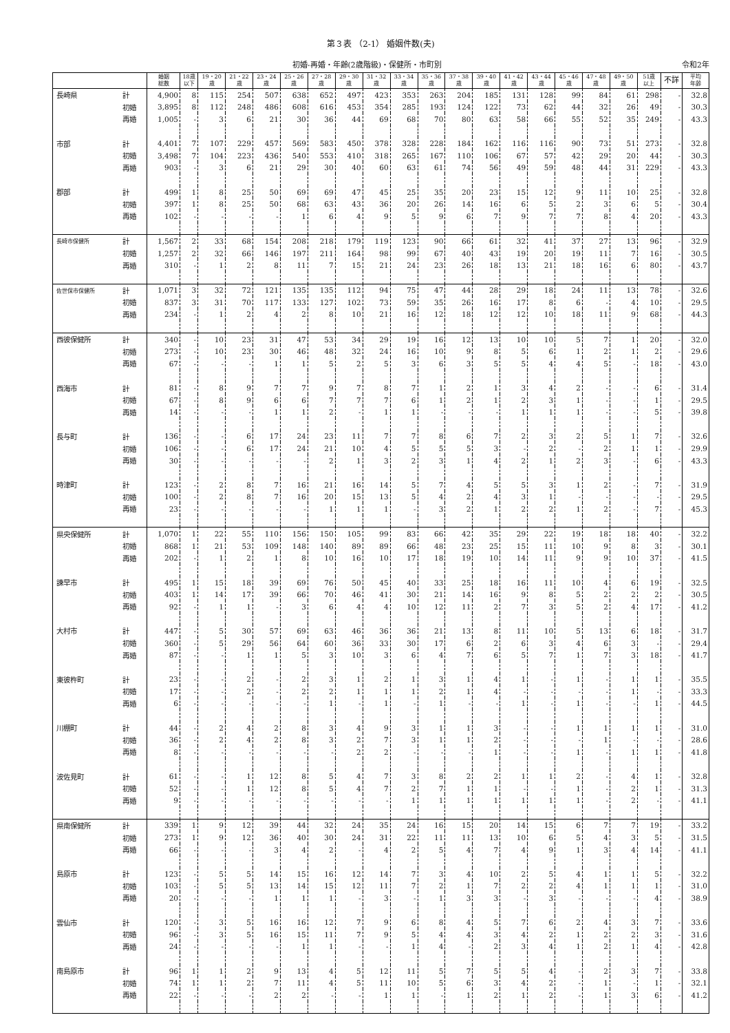第３表 （2-1） 婚姻件数(夫)
初婚-再婚・年齢(2歳階級)・保健所・市町別
令和2年
| | | 婚姻 総数 | 18歳 以下 | 19・20 歳 | 21・22 歳 | 23・24 歳 | 25・26 歳 | 27・28 歳 | 29・30 歳 | 31・32 歳 | 33・34 歳 | 35・36 歳 | 37・38 歳 | 39・40 歳 | 41・42 歳 | 43・44 歳 | 45・46 歳 | 47・48 歳 | 49・50 歳 | 51歳 以上 | 不詳 | 平均 年齢 |
| --- | --- | --- | --- | --- | --- | --- | --- | --- | --- | --- | --- | --- | --- | --- | --- | --- | --- | --- | --- | --- | --- | --- |
| 長崎県 | 計 | 4,900 | 8 | 115 | 254 | 507 | 638 | 652 | 497 | 423 | 353 | 263 | 204 | 185 | 131 | 128 | 99 | 84 | 61 | 298 | - | 32.8 |
| | 初婚 | 3,895 | 8 | 112 | 248 | 486 | 608 | 616 | 453 | 354 | 285 | 193 | 124 | 122 | 73 | 62 | 44 | 32 | 26 | 49 | - | 30.3 |
| | 再婚 | 1,005 | - | 3 | 6 | 21 | 30 | 36 | 44 | 69 | 68 | 70 | 80 | 63 | 58 | 66 | 55 | 52 | 35 | 249 | - | 43.3 |
| 市部 | 計 | 4,401 | 7 | 107 | 229 | 457 | 569 | 583 | 450 | 378 | 328 | 228 | 184 | 162 | 116 | 116 | 90 | 73 | 51 | 273 | - | 32.8 |
| | 初婚 | 3,498 | 7 | 104 | 223 | 436 | 540 | 553 | 410 | 318 | 265 | 167 | 110 | 106 | 67 | 57 | 42 | 29 | 20 | 44 | - | 30.3 |
| | 再婚 | 903 | - | 3 | 6 | 21 | 29 | 30 | 40 | 60 | 63 | 61 | 74 | 56 | 49 | 59 | 48 | 44 | 31 | 229 | - | 43.3 |
| 郡部 | 計 | 499 | 1 | 8 | 25 | 50 | 69 | 69 | 47 | 45 | 25 | 35 | 20 | 23 | 15 | 12 | 9 | 11 | 10 | 25 | - | 32.8 |
| | 初婚 | 397 | 1 | 8 | 25 | 50 | 68 | 63 | 43 | 36 | 20 | 26 | 14 | 16 | 6 | 5 | 2 | 3 | 6 | 5 | - | 30.4 |
| | 再婚 | 102 | - | - | - | - | 1 | 6 | 4 | 9 | 5 | 9 | 6 | 7 | 9 | 7 | 7 | 8 | 4 | 20 | - | 43.3 |
| 長崎市保健所 | 計 | 1,567 | 2 | 33 | 68 | 154 | 208 | 218 | 179 | 119 | 123 | 90 | 66 | 61 | 32 | 41 | 37 | 27 | 13 | 96 | - | 32.9 |
| | 初婚 | 1,257 | 2 | 32 | 66 | 146 | 197 | 211 | 164 | 98 | 99 | 67 | 40 | 43 | 19 | 20 | 19 | 11 | 7 | 16 | - | 30.5 |
| | 再婚 | 310 | - | 1 | 2 | 8 | 11 | 7 | 15 | 21 | 24 | 23 | 26 | 18 | 13 | 21 | 18 | 16 | 6 | 80 | - | 43.7 |
| 佐世保市保健所 | 計 | 1,071 | 3 | 32 | 72 | 121 | 135 | 135 | 112 | 94 | 75 | 47 | 44 | 28 | 29 | 18 | 24 | 11 | 13 | 78 | - | 32.6 |
| | 初婚 | 837 | 3 | 31 | 70 | 117 | 133 | 127 | 102 | 73 | 59 | 35 | 26 | 16 | 17 | 8 | 6 | - | 4 | 10 | - | 29.5 |
| | 再婚 | 234 | - | 1 | 2 | 4 | 2 | 8 | 10 | 21 | 16 | 12 | 18 | 12 | 12 | 10 | 18 | 11 | 9 | 68 | - | 44.3 |
| 西彼保健所 | 計 | 340 | - | 10 | 23 | 31 | 47 | 53 | 34 | 29 | 19 | 16 | 12 | 13 | 10 | 10 | 5 | 7 | 1 | 20 | - | 32.0 |
| | 初婚 | 273 | - | 10 | 23 | 30 | 46 | 48 | 32 | 24 | 16 | 10 | 9 | 8 | 5 | 6 | 1 | 2 | 1 | 2 | - | 29.6 |
| | 再婚 | 67 | - | - | - | 1 | 1 | 5 | 2 | 5 | 3 | 6 | 3 | 5 | 5 | 4 | 4 | 5 | - | 18 | - | 43.0 |
| 西海市 | 計 | 81 | - | 8 | 9 | 7 | 7 | 9 | 7 | 8 | 7 | 1 | 2 | 1 | 3 | 4 | 2 | - | - | 6 | - | 31.4 |
| | 初婚 | 67 | - | 8 | 9 | 6 | 6 | 7 | 7 | 7 | 6 | 1 | 2 | 1 | 2 | 3 | 1 | - | - | 1 | - | 29.5 |
| | 再婚 | 14 | - | - | - | 1 | 1 | 2 | - | 1 | 1 | - | - | - | 1 | 1 | 1 | - | - | 5 | - | 39.8 |
| 長与町 | 計 | 136 | - | - | 6 | 17 | 24 | 23 | 11 | 7 | 7 | 8 | 6 | 7 | 2 | 3 | 2 | 5 | 1 | 7 | - | 32.6 |
| | 初婚 | 106 | - | - | 6 | 17 | 24 | 21 | 10 | 4 | 5 | 5 | 5 | 3 | - | 2 | - | 2 | 1 | 1 | - | 29.9 |
| | 再婚 | 30 | - | - | - | - | - | 2 | 1 | 3 | 2 | 3 | 1 | 4 | 2 | 1 | 2 | 3 | - | 6 | - | 43.3 |
| 時津町 | 計 | 123 | - | 2 | 8 | 7 | 16 | 21 | 16 | 14 | 5 | 7 | 4 | 5 | 5 | 3 | 1 | 2 | - | 7 | - | 31.9 |
| | 初婚 | 100 | - | 2 | 8 | 7 | 16 | 20 | 15 | 13 | 5 | 4 | 2 | 4 | 3 | 1 | - | - | - | - | - | 29.5 |
| | 再婚 | 23 | - | - | - | - | - | 1 | 1 | 1 | - | 3 | 2 | 1 | 2 | 2 | 1 | 2 | - | 7 | - | 45.3 |
| 県央保健所 | 計 | 1,070 | 1 | 22 | 55 | 110 | 156 | 150 | 105 | 99 | 83 | 66 | 42 | 35 | 29 | 22 | 19 | 18 | 18 | 40 | - | 32.2 |
| | 初婚 | 868 | 1 | 21 | 53 | 109 | 148 | 140 | 89 | 89 | 66 | 48 | 23 | 25 | 15 | 11 | 10 | 9 | 8 | 3 | - | 30.1 |
| | 再婚 | 202 | - | 1 | 2 | 1 | 8 | 10 | 16 | 10 | 17 | 18 | 19 | 10 | 14 | 11 | 9 | 9 | 10 | 37 | - | 41.5 |
| 諫早市 | 計 | 495 | 1 | 15 | 18 | 39 | 69 | 76 | 50 | 45 | 40 | 33 | 25 | 18 | 16 | 11 | 10 | 4 | 6 | 19 | - | 32.5 |
| | 初婚 | 403 | 1 | 14 | 17 | 39 | 66 | 70 | 46 | 41 | 30 | 21 | 14 | 16 | 9 | 8 | 5 | 2 | 2 | 2 | - | 30.5 |
| | 再婚 | 92 | - | 1 | 1 | - | 3 | 6 | 4 | 4 | 10 | 12 | 11 | 2 | 7 | 3 | 5 | 2 | 4 | 17 | - | 41.2 |
| 大村市 | 計 | 447 | - | 5 | 30 | 57 | 69 | 63 | 46 | 36 | 36 | 21 | 13 | 8 | 11 | 10 | 5 | 13 | 6 | 18 | - | 31.7 |
| | 初婚 | 360 | - | 5 | 29 | 56 | 64 | 60 | 36 | 33 | 30 | 17 | 6 | 2 | 6 | 3 | 4 | 6 | 3 | - | - | 29.4 |
| | 再婚 | 87 | - | - | 1 | 1 | 5 | 3 | 10 | 3 | 6 | 4 | 7 | 6 | 5 | 7 | 1 | 7 | 3 | 18 | - | 41.7 |
| 東彼杵町 | 計 | 23 | - | - | 2 | - | 2 | 3 | 1 | 2 | 1 | 3 | 1 | 4 | 1 | - | 1 | - | 1 | 1 | - | 35.5 |
| | 初婚 | 17 | - | - | 2 | - | 2 | 2 | 1 | 1 | 1 | 2 | 1 | 4 | - | - | - | - | 1 | - | - | 33.3 |
| | 再婚 | 6 | - | - | - | - | - | 1 | - | 1 | - | 1 | - | - | 1 | - | 1 | - | - | 1 | - | 44.5 |
| 川棚町 | 計 | 44 | - | 2 | 4 | 2 | 8 | 3 | 4 | 9 | 3 | 1 | 1 | 3 | - | - | 1 | 1 | 1 | 1 | - | 31.0 |
| | 初婚 | 36 | - | 2 | 4 | 2 | 8 | 3 | 2 | 7 | 3 | 1 | 1 | 2 | - | - | - | 1 | - | - | - | 28.6 |
| | 再婚 | 8 | - | - | - | - | - | - | 2 | 2 | - | - | - | 1 | - | - | 1 | - | 1 | 1 | - | 41.8 |
| 波佐見町 | 計 | 61 | - | - | 1 | 12 | 8 | 5 | 4 | 7 | 3 | 8 | 2 | 2 | 1 | 1 | 2 | - | 4 | 1 | - | 32.8 |
| | 初婚 | 52 | - | - | 1 | 12 | 8 | 5 | 4 | 7 | 2 | 7 | 1 | 1 | - | - | 1 | - | 2 | 1 | - | 31.3 |
| | 再婚 | 9 | - | - | - | - | - | - | - | - | 1 | 1 | 1 | 1 | 1 | 1 | 1 | - | 2 | - | - | 41.1 |
| 県南保健所 | 計 | 339 | 1 | 9 | 12 | 39 | 44 | 32 | 24 | 35 | 24 | 16 | 15 | 20 | 14 | 15 | 6 | 7 | 7 | 19 | - | 33.2 |
| | 初婚 | 273 | 1 | 9 | 12 | 36 | 40 | 30 | 24 | 31 | 22 | 11 | 11 | 13 | 10 | 6 | 5 | 4 | 3 | 5 | - | 31.5 |
| | 再婚 | 66 | - | - | - | 3 | 4 | 2 | - | 4 | 2 | 5 | 4 | 7 | 4 | 9 | 1 | 3 | 4 | 14 | - | 41.1 |
| 島原市 | 計 | 123 | - | 5 | 5 | 14 | 15 | 16 | 12 | 14 | 7 | 3 | 4 | 10 | 2 | 5 | 4 | 1 | 1 | 5 | - | 32.2 |
| | 初婚 | 103 | - | 5 | 5 | 13 | 14 | 15 | 12 | 11 | 7 | 2 | 1 | 7 | 2 | 2 | 4 | 1 | 1 | 1 | - | 31.0 |
| | 再婚 | 20 | - | - | - | 1 | 1 | 1 | - | 3 | - | 1 | 3 | 3 | - | 3 | - | - | - | 4 | - | 38.9 |
| 雲仙市 | 計 | 120 | - | 3 | 5 | 16 | 16 | 12 | 7 | 9 | 6 | 8 | 4 | 5 | 7 | 6 | 2 | 4 | 3 | 7 | - | 33.6 |
| | 初婚 | 96 | - | 3 | 5 | 16 | 15 | 11 | 7 | 9 | 5 | 4 | 4 | 3 | 4 | 2 | 1 | 2 | 2 | 3 | - | 31.6 |
| | 再婚 | 24 | - | - | - | - | 1 | 1 | - | - | 1 | 4 | - | 2 | 3 | 4 | 1 | 2 | 1 | 4 | - | 42.8 |
| 南島原市 | 計 | 96 | 1 | 1 | 2 | 9 | 13 | 4 | 5 | 12 | 11 | 5 | 7 | 5 | 5 | 4 | - | 2 | 3 | 7 | - | 33.8 |
| | 初婚 | 74 | 1 | 1 | 2 | 7 | 11 | 4 | 5 | 11 | 10 | 5 | 6 | 3 | 4 | 2 | - | 1 | - | 1 | - | 32.1 |
| | 再婚 | 22 | - | - | - | 2 | 2 | - | - | 1 | 1 | - | 1 | 2 | 1 | 2 | - | 1 | 3 | 6 | - | 41.2 |